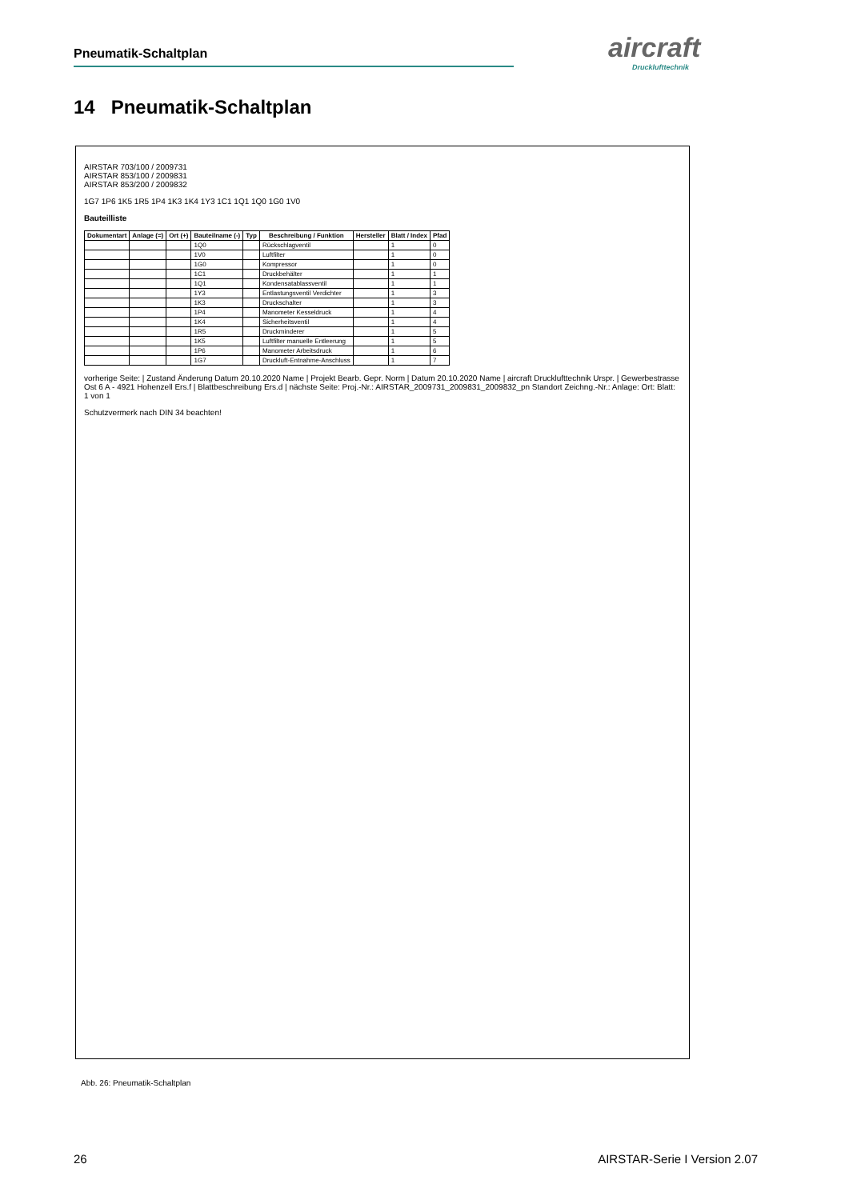Pneumatik-Schaltplan aircraft
Drucklufttechnik
14 Pneumatik-Schaltplan
AIRSTAR 703/100 / 2009731
AIRSTAR 853/100 / 2009831
AIRSTAR 853/200 / 2009832
1G7 1P6 1K5 1R5 1P4 1K3 1K4 1Y3 1C1 1Q1 1Q0 1G0 1V0
Bauteilliste
| Dokumentart | Anlage (=) | Ort (+) | Bauteilname (-) | Typ | Beschreibung / Funktion | Hersteller | Blatt / Index | Pfad |
| --- | --- | --- | --- | --- | --- | --- | --- | --- |
| | | | 1Q0 | | Rückschlagventil | | 1 | 0 |
| | | | 1V0 | | Luftfilter | | 1 | 0 |
| | | | 1G0 | | Kompressor | | 1 | 0 |
| | | | 1C1 | | Druckbehälter | | 1 | 1 |
| | | | 1Q1 | | Kondensatablassventil | | 1 | 1 |
| | | | 1Y3 | | Entlastungsventil Verdichter | | 1 | 3 |
| | | | 1K3 | | Druckschalter | | 1 | 3 |
| | | | 1P4 | | Manometer Kesseldruck | | 1 | 4 |
| | | | 1K4 | | Sicherheitsventil | | 1 | 4 |
| | | | 1R5 | | Druckminderer | | 1 | 5 |
| | | | 1K5 | | Luftfilter manuelle Entleerung | | 1 | 5 |
| | | | 1P6 | | Manometer Arbeitsdruck | | 1 | 6 |
| | | | 1G7 | | Druckluft-Entnahme-Anschluss | | 1 | 7 |
vorherige Seite: | Zustand Änderung Datum 20.10.2020 Name | Projekt Bearb. Gepr. Norm | Datum 20.10.2020 Name | aircraft Drucklufttechnik Urspr. | Gewerbestrasse Ost 6 A - 4921 Hohenzell Ers.f | Blattbeschreibung Ers.d | nächste Seite: Proj.-Nr.: AIRSTAR_2009731_2009831_2009832_pn Standort Zeichng.-Nr.: Anlage: Ort: Blatt: 1 von 1
Schutzvermerk nach DIN 34 beachten!
Abb. 26: Pneumatik-Schaltplan
26 AIRSTAR-Serie I Version 2.07